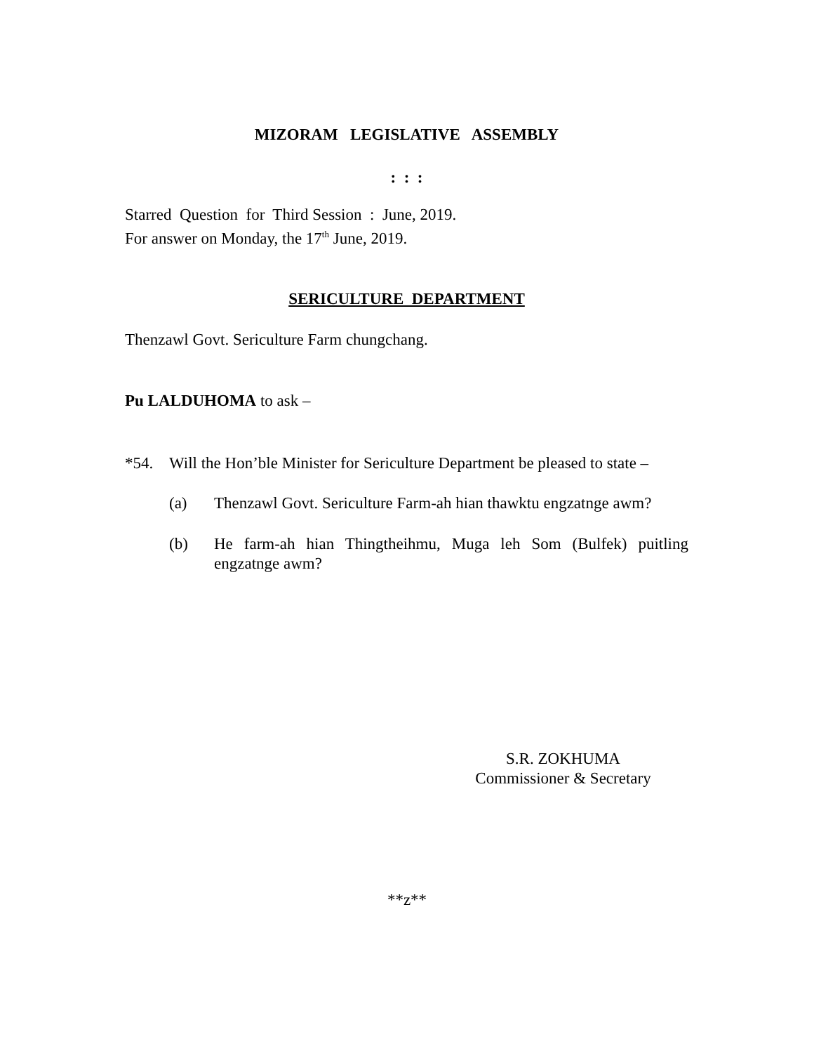MIZORAM LEGISLATIVE ASSEMBLY
: : :
Starred Question for Third Session : June, 2019.
For answer on Monday, the 17<sup>th</sup> June, 2019.
SERICULTURE DEPARTMENT
Thenzawl Govt. Sericulture Farm chungchang.
Pu LALDUHOMA to ask –
*54. Will the Hon’ble Minister for Sericulture Department be pleased to state –
(a) Thenzawl Govt. Sericulture Farm-ah hian thawktu engzatnge awm?
(b) He farm-ah hian Thingtheihmu, Muga leh Som (Bulfek) puitling engzatnge awm?
S.R. ZOKHUMA
Commissioner & Secretary
**z**